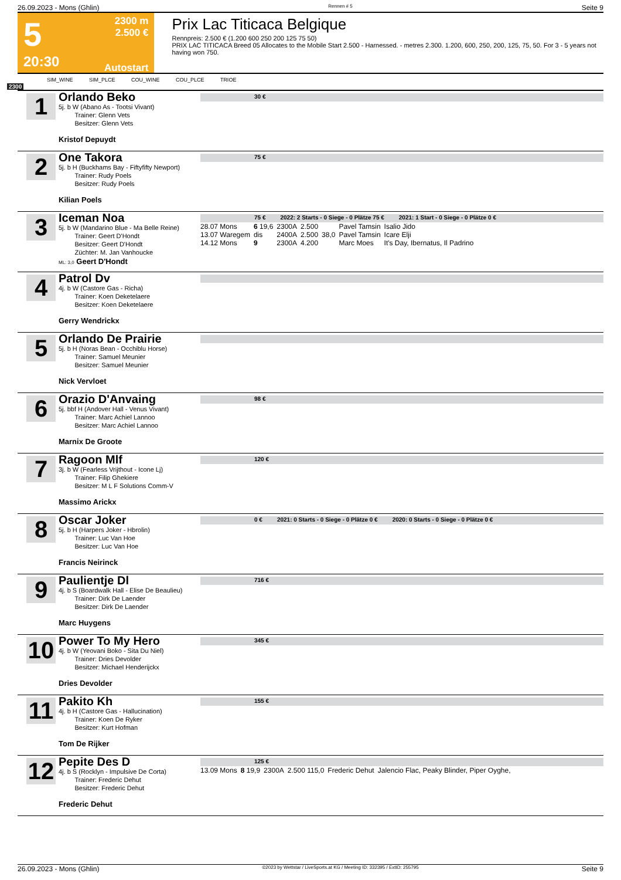26.09.2023 - Mons (Ghlin) Rennen # 5 Seite 9
5
20:30
2300 m
2.500 €
Autostart
Prix Lac Titicaca Belgique
Rennpreis: 2.500 € (1.200 600 250 200 125 75 50)
PRIX LAC TITICACA Breed 05 Allocates to the Mobile Start 2.500 - Harnessed. - metres 2.300. 1.200, 600, 250, 200, 125, 75, 50. For 3 - 5 years not having won 750.
SIM_WINE SIM_PLCE COU_WINE COU_PLCE TRIOE
2300
1
Orlando Beko
5j. b W (Abano As - Tootsi Vivant)
Trainer: Glenn Vets
Besitzer: Glenn Vets
Kristof Depuydt
30 €
2
One Takora
5j. b H (Buckhams Bay - Fiftyfifty Newport)
Trainer: Rudy Poels
Besitzer: Rudy Poels
Kilian Poels
75 €
3
Iceman Noa
5j. b W (Mandarino Blue - Ma Belle Reine)
Trainer: Geert D'Hondt
Besitzer: Geert D'Hondt
Züchter: M. Jan Vanhoucke
ML: 3,0 Geert D'Hondt
75 € 2022: 2 Starts - 0 Siege - 0 Plätze 75 € 2021: 1 Start - 0 Siege - 0 Plätze 0 €
| 28.07 Mons | 6 19,6 | 2300A | 2.500 | | Pavel Tamsin | Isalio Jido |
| 13.07 Waregem | dis | 2400A | 2.500 | 38,0 | Pavel Tamsin | Icare Elji |
| 14.12 Mons | 9 | 2300A | 4.200 | | Marc Moes | It's Day, Ibernatus, Il Padrino |
4
Patrol Dv
4j. b W (Castore Gas - Richa)
Trainer: Koen Deketelaere
Besitzer: Koen Deketelaere
Gerry Wendrickx
5
Orlando De Prairie
5j. b H (Noras Bean - Occhiblu Horse)
Trainer: Samuel Meunier
Besitzer: Samuel Meunier
Nick Vervloet
6
Orazio D'Anvaing
5j. bbf H (Andover Hall - Venus Vivant)
Trainer: Marc Achiel Lannoo
Besitzer: Marc Achiel Lannoo
Marnix De Groote
98 €
7
Ragoon Mlf
3j. b W (Fearless Vrijthout - Icone Lj)
Trainer: Filip Ghekiere
Besitzer: M L F Solutions Comm-V
Massimo Arickx
120 €
8
Oscar Joker
5j. b H (Harpers Joker - Hbrolin)
Trainer: Luc Van Hoe
Besitzer: Luc Van Hoe
Francis Neirinck
0 € 2021: 0 Starts - 0 Siege - 0 Plätze 0 € 2020: 0 Starts - 0 Siege - 0 Plätze 0 €
9
Paulientje Dl
4j. b S (Boardwalk Hall - Elise De Beaulieu)
Trainer: Dirk De Laender
Besitzer: Dirk De Laender
Marc Huygens
716 €
10
Power To My Hero
4j. b W (Yeovani Boko - Sita Du Niel)
Trainer: Dries Devolder
Besitzer: Michael Henderijckx
Dries Devolder
345 €
11
Pakito Kh
4j. b H (Castore Gas - Hallucination)
Trainer: Koen De Ryker
Besitzer: Kurt Hofman
Tom De Rijker
155 €
12
Pepite Des D
4j. b S (Rocklyn - Impulsive De Corta)
Trainer: Frederic Dehut
Besitzer: Frederic Dehut
Frederic Dehut
125 €
| 13.09 Mons | 8 19,9 | 2300A | 2.500 115,0 | Frederic Dehut | Jalencio Flac, Peaky Blinder, Piper Oyghe, |
26.09.2023 - Mons (Ghlin) ©2023 by Wettstar / LiveSports.at KG / Meeting ID: 332395 / ExtID: 255795 Seite 9